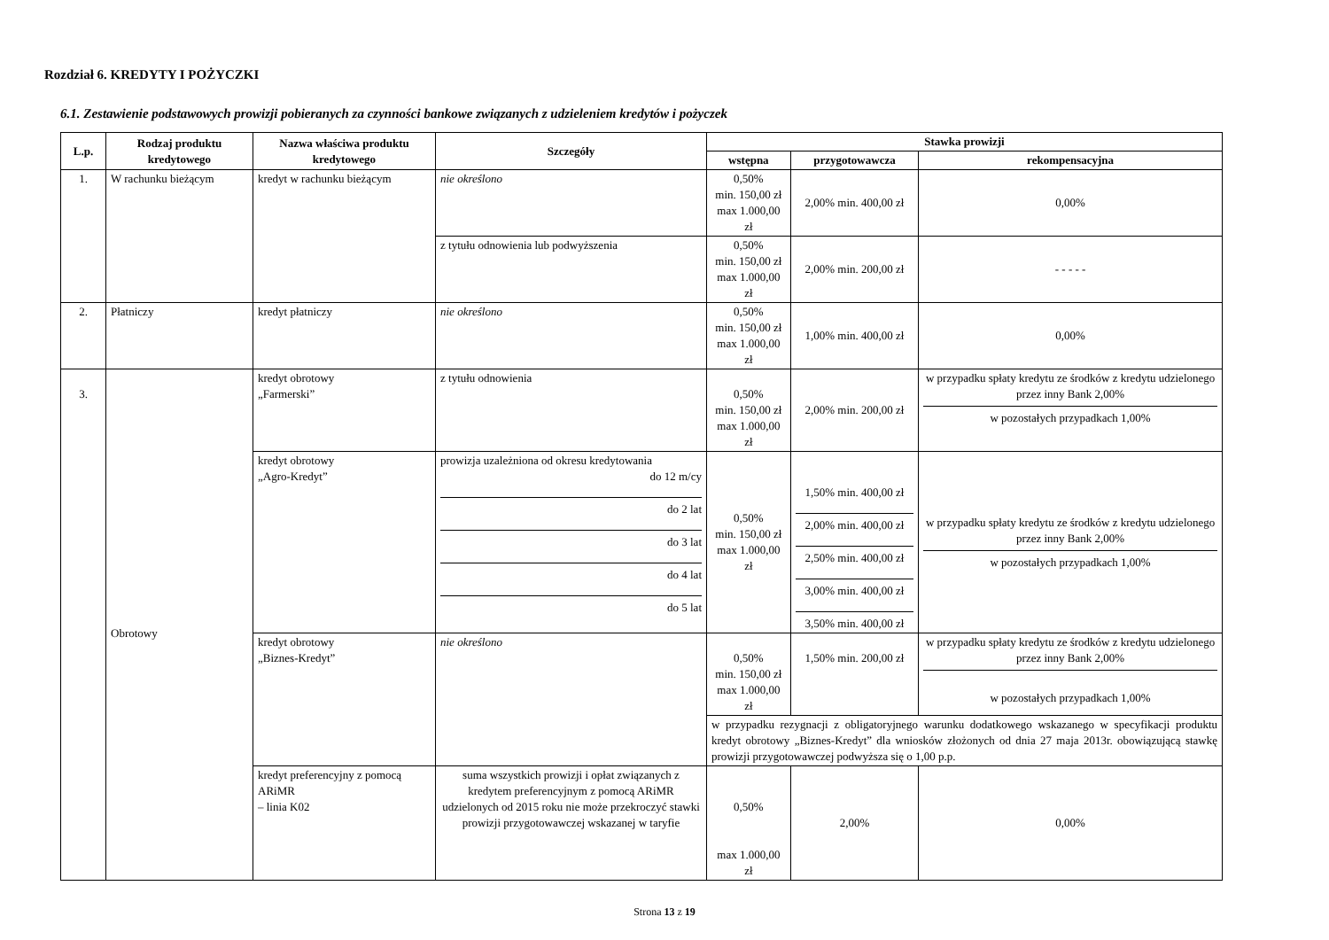Rozdział 6. KREDYTY I POŻYCZKI
6.1. Zestawienie podstawowych prowizji pobieranych za czynności bankowe związanych z udzieleniem kredytów i pożyczek
| L.p. | Rodzaj produktu kredytowego | Nazwa właściwa produktu kredytowego | Szczegóły | Stawka prowizji | | |
| --- | --- | --- | --- | --- | --- | --- |
| | | | | wstępna | przygotowawcza | rekompensacyjna |
| 1. | W rachunku bieżącym | kredyt w rachunku bieżącym | nie określono | 0,50% min. 150,00 zł max 1.000,00 zł | 2,00% min. 400,00 zł | 0,00% |
| | | | z tytułu odnowienia lub podwyższenia | 0,50% min. 150,00 zł max 1.000,00 zł | 2,00% min. 200,00 zł | - - - - - |
| 2. | Płatniczy | kredyt płatniczy | nie określono | 0,50% min. 150,00 zł max 1.000,00 zł | 1,00% min. 400,00 zł | 0,00% |
| 3. | Obrotowy | kredyt obrotowy „Farmerski” | z tytułu odnowienia | 0,50% min. 150,00 zł max 1.000,00 zł | 2,00% min. 200,00 zł | w przypadku spłaty kredytu ze środków z kredytu udzielonego przez inny Bank 2,00% w pozostałych przypadkach 1,00% |
| | | kredyt obrotowy „Agro-Kredyt” | prowizja uzależniona od okresu kredytowania do 12 m/cy do 2 lat do 3 lat do 4 lat do 5 lat | 0,50% min. 150,00 zł max 1.000,00 zł | 1,50% min. 400,00 zł 2,00% min. 400,00 zł 2,50% min. 400,00 zł 3,00% min. 400,00 zł 3,50% min. 400,00 zł | w przypadku spłaty kredytu ze środków z kredytu udzielonego przez inny Bank 2,00% w pozostałych przypadkach 1,00% |
| | | kredyt obrotowy „Biznes-Kredyt” | nie określono | 0,50% min. 150,00 zł max 1.000,00 zł | 1,50% min. 200,00 zł | w przypadku spłaty kredytu ze środków z kredytu udzielonego przez inny Bank 2,00% w pozostałych przypadkach 1,00% |
| | | | | w przypadku rezygnacji z obligatoryjnego warunku dodatkowego wskazanego w specyfikacji produktu kredyt obrotowy „Biznes-Kredyt” dla wniosków złożonych od dnia 27 maja 2013r. obowiązującą stawkę prowizji przygotowawczej podwyższa się o 1,00 p.p. | | |
| | | kredyt preferencyjny z pomocą ARiMR – linia K02 | suma wszystkich prowizji i opłat związanych z kredytem preferencyjnym z pomocą ARiMR udzielonych od 2015 roku nie może przekroczyć stawki prowizji przygotowawczej wskazanej w taryfie | 0,50% max 1.000,00 zł | 2,00% | 0,00% |
Strona 13 z 19